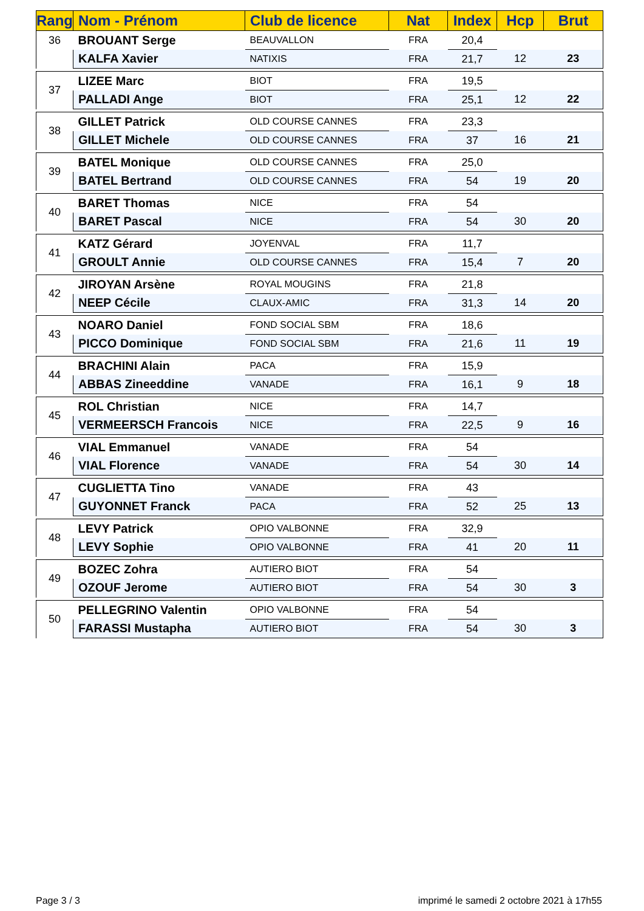| Rang | Nom - Prénom | Club de licence | Nat | Index | Hcp | Brut |
| --- | --- | --- | --- | --- | --- | --- |
| 36 | BROUANT Serge | BEAUVALLON | FRA | 20,4 | | |
| | KALFA Xavier | NATIXIS | FRA | 21,7 | 12 | 23 |
| 37 | LIZEE Marc | BIOT | FRA | 19,5 | | |
| | PALLADI Ange | BIOT | FRA | 25,1 | 12 | 22 |
| 38 | GILLET Patrick | OLD COURSE CANNES | FRA | 23,3 | | |
| | GILLET Michele | OLD COURSE CANNES | FRA | 37 | 16 | 21 |
| 39 | BATEL Monique | OLD COURSE CANNES | FRA | 25,0 | | |
| | BATEL Bertrand | OLD COURSE CANNES | FRA | 54 | 19 | 20 |
| 40 | BARET Thomas | NICE | FRA | 54 | | |
| | BARET Pascal | NICE | FRA | 54 | 30 | 20 |
| 41 | KATZ Gérard | JOYENVAL | FRA | 11,7 | | |
| | GROULT Annie | OLD COURSE CANNES | FRA | 15,4 | 7 | 20 |
| 42 | JIROYAN Arsène | ROYAL MOUGINS | FRA | 21,8 | | |
| | NEEP Cécile | CLAUX-AMIC | FRA | 31,3 | 14 | 20 |
| 43 | NOARO Daniel | FOND SOCIAL SBM | FRA | 18,6 | | |
| | PICCO Dominique | FOND SOCIAL SBM | FRA | 21,6 | 11 | 19 |
| 44 | BRACHINI Alain | PACA | FRA | 15,9 | | |
| | ABBAS Zineeddine | VANADE | FRA | 16,1 | 9 | 18 |
| 45 | ROL Christian | NICE | FRA | 14,7 | | |
| | VERMEERSCH Francois | NICE | FRA | 22,5 | 9 | 16 |
| 46 | VIAL Emmanuel | VANADE | FRA | 54 | | |
| | VIAL Florence | VANADE | FRA | 54 | 30 | 14 |
| 47 | CUGLIETTA Tino | VANADE | FRA | 43 | | |
| | GUYONNET Franck | PACA | FRA | 52 | 25 | 13 |
| 48 | LEVY Patrick | OPIO VALBONNE | FRA | 32,9 | | |
| | LEVY Sophie | OPIO VALBONNE | FRA | 41 | 20 | 11 |
| 49 | BOZEC Zohra | AUTIERO BIOT | FRA | 54 | | |
| | OZOUF Jerome | AUTIERO BIOT | FRA | 54 | 30 | 3 |
| 50 | PELLEGRINO Valentin | OPIO VALBONNE | FRA | 54 | | |
| | FARASSI Mustapha | AUTIERO BIOT | FRA | 54 | 30 | 3 |
Page 3 / 3
imprimé le samedi 2 octobre 2021 à 17h55